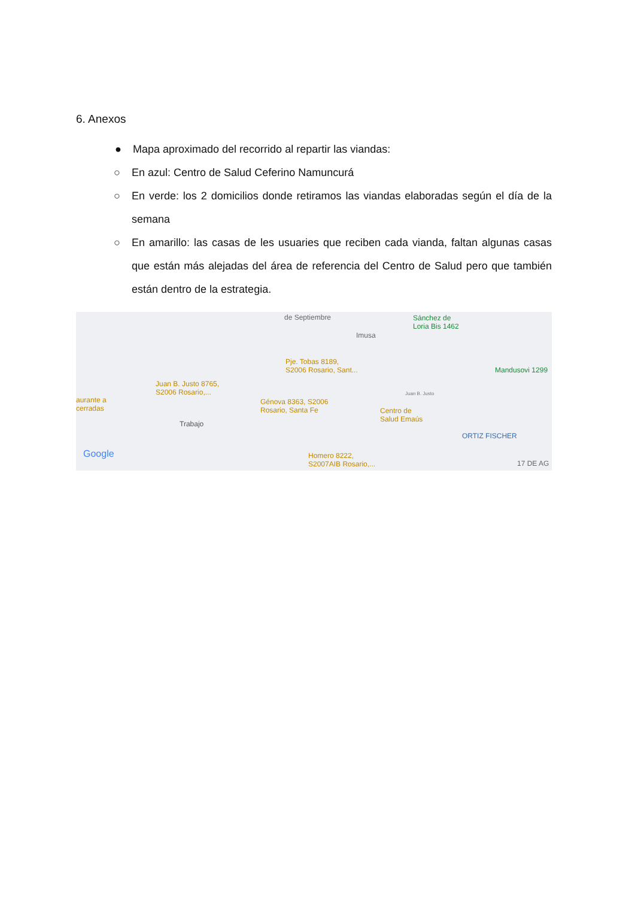6. Anexos
● Mapa aproximado del recorrido al repartir las viandas:
○ En azul: Centro de Salud Ceferino Namuncurá
○ En verde: los 2 domicilios donde retiramos las viandas elaboradas según el día de la semana
○ En amarillo: las casas de les usuaries que reciben cada vianda, faltan algunas casas que están más alejadas del área de referencia del Centro de Salud pero que también están dentro de la estrategia.
de Septiembre Sánchez de
Loria Bis 1462
Imusa
Pje. Tobas 8189,
S2006 Rosario, Sant... Mandusovi 1299
Juan B. Justo 8765,
S2006 Rosario,... Juan B. Justo
aurante a
cerradas
Génova 8363, S2006
Rosario, Santa Fe Centro de
Salud Emaús
Trabajo
ORTIZ FISCHER
Google Homero 8222,
S2007AIB Rosario,... 17 DE AG